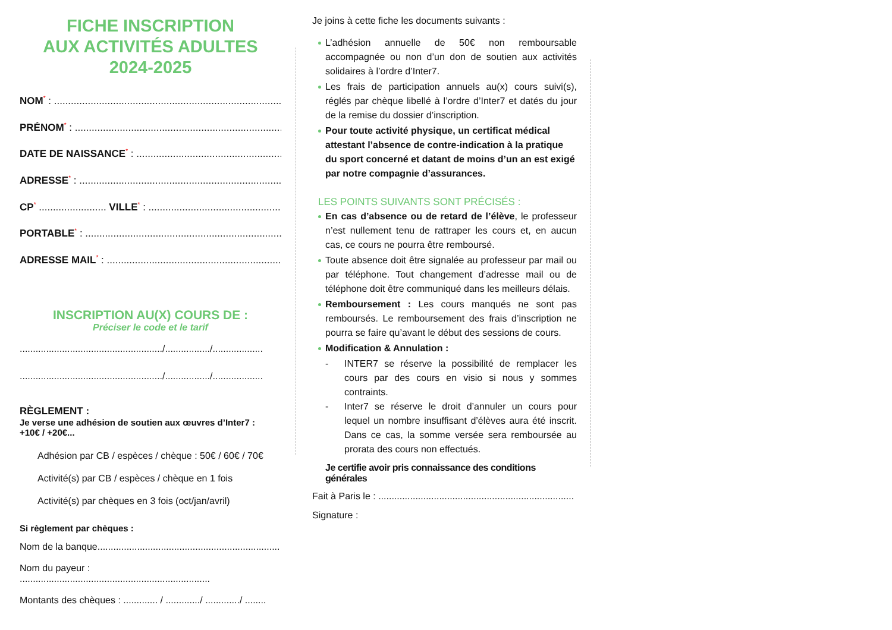FICHE INSCRIPTION
AUX ACTIVITÉS ADULTES
2024-2025
NOM* : ..........................................................................................
PRÉNOM* : ..........................................................................................
DATE DE NAISSANCE* : ..........................................................................
ADRESSE* : ..........................................................................................
CP* ........................ VILLE* : ............................................................
PORTABLE* : ..........................................................................................
ADRESSE MAIL* : ..........................................................................................
INSCRIPTION AU(X) COURS DE :
Préciser le code et le tarif
....................................................../................./...................
....................................................../................./...................
RÈGLEMENT :
Je verse une adhésion de soutien aux œuvres d’Inter7 :
+10€ / +20€...
Adhésion par CB / espèces / chèque : 50€ / 60€ / 70€
Activité(s) par CB / espèces / chèque en 1 fois
Activité(s) par chèques en 3 fois (oct/jan/avril)
Si règlement par chèques :
Nom de la banque.....................................................................
Nom du payeur : ........................................................................
Montants des chèques : ............. / ............./ ............./ ........
Je joins à cette fiche les documents suivants :
L’adhésion annuelle de 50€ non remboursable accompagnée ou non d’un don de soutien aux activités solidaires à l’ordre d’Inter7.
Les frais de participation annuels au(x) cours suivi(s), réglés par chèque libellé à l’ordre d’Inter7 et datés du jour de la remise du dossier d’inscription.
Pour toute activité physique, un certificat médical attestant l’absence de contre-indication à la pratique du sport concerné et datant de moins d’un an est exigé par notre compagnie d’assurances.
LES POINTS SUIVANTS SONT PRÉCISÉS :
En cas d’absence ou de retard de l’élève, le professeur n’est nullement tenu de rattraper les cours et, en aucun cas, ce cours ne pourra être remboursé.
Toute absence doit être signalée au professeur par mail ou par téléphone. Tout changement d’adresse mail ou de téléphone doit être communiqué dans les meilleurs délais.
Remboursement : Les cours manqués ne sont pas remboursés. Le remboursement des frais d’inscription ne pourra se faire qu’avant le début des sessions de cours.
Modification & Annulation :
- INTER7 se réserve la possibilité de remplacer les cours par des cours en visio si nous y sommes contraints.
- Inter7 se réserve le droit d’annuler un cours pour lequel un nombre insuffisant d’élèves aura été inscrit. Dans ce cas, la somme versée sera remboursée au prorata des cours non effectués.
Je certifie avoir pris connaissance des conditions générales
Fait à Paris le : ..........................................................................
Signature :